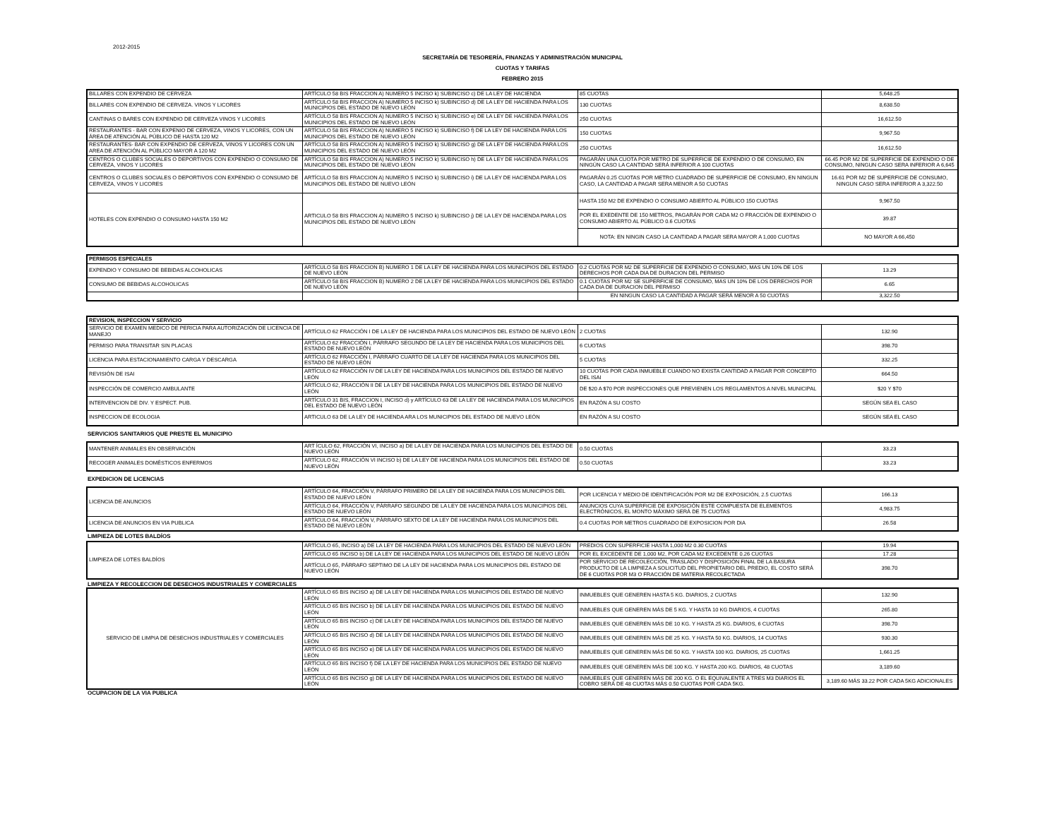2012-2015
SECRETARÍA DE TESORERÍA, FINANZAS Y ADMINISTRACIÓN MUNICIPAL
CUOTAS Y TARIFAS
FEBRERO 2015
| BILLARES CON EXPENDIO DE CERVEZA | ARTÍCULO 58 BIS FRACCION A) NUMERO 5 INCISO k) SUBINCISO c) DE LA LEY DE HACIENDA | 85 CUOTAS | 5,648.25 |
| BILLARES CON EXPENDIO DE CERVEZA. VINOS Y LICORES | ARTÍCULO 58 BIS FRACCION A) NUMERO 5 INCISO k) SUBINCISO d) DE LA LEY DE HACIENDA PARA LOS MUNICIPIOS DEL ESTADO DE NUEVO LEÓN | 130 CUOTAS | 8,638.50 |
| CANTINAS O BARES CON EXPENDIO DE CERVEZA VINOS Y LICORES | ARTÍCULO 58 BIS FRACCION A) NUMERO 5 INCISO k) SUBINCISO e) DE LA LEY DE HACIENDA PARA LOS MUNICIPIOS DEL ESTADO DE NUEVO LEÓN | 250 CUOTAS | 16,612.50 |
| RESTAURANTES - BAR CON EXPENIO DE CERVEZA, VINOS Y LICORES, CON UN ÁREA DE ATENCIÓN AL PÚBLICO DE HASTA 120 M2 | ARTÍCULO 58 BIS FRACCION A) NUMERO 5 INCISO k) SUBINCISO f) DE LA LEY DE HACIENDA PARA LOS MUNICIPIOS DEL ESTADO DE NUEVO LEÓN | 150 CUOTAS | 9,967.50 |
| RESTAURANTES- BAR CON EXPENDIO DE CERVEZA, VINOS Y LICORES CON UN AREA DE ATENCIÓN AL PÚBLICO MAYOR A 120 M2 | ARTÍCULO 58 BIS FRACCION A) NUMERO 5 INCISO k) SUBINCISO g) DE LA LEY DE HACIENDA PARA LOS MUNICIPIOS DEL ESTADO DE NUEVO LEÓN | 250 CUOTAS | 16,612.50 |
| CENTROS O CLUBES SOCIALES O DEPORTIVOS CON EXPENDIO O CONSUMO DE CERVEZA, VINOS Y LICORES | ARTÍCULO 58 BIS FRACCION A) NUMERO 5 INCISO k) SUBINCISO h) DE LA LEY DE HACIENDA PARA LOS MUNICIPIOS DEL ESTADO DE NUEVO LEÓN | PAGARÁN UNA CUOTA POR METRO DE SUPERFICIE DE EXPENDIO O DE CONSUMO, EN NINGÚN CASO LA CANTIDAD SERÁ INFERIOR A 100 CUOTAS | 66.45 POR M2 DE SUPERFICIE DE EXPENDIO O DE CONSUMO, NINGUN CASO SERA INFERIOR A 6,645 |
| CENTROS O CLUBES SOCIALES O DEPORTIVOS CON EXPENDIO O CONSUMO DE CERVEZA, VINOS Y LICORES | ARTÍCULO 58 BIS FRACCION A) NUMERO 5 INCISO k) SUBINCISO i) DE LA LEY DE HACIENDA PARA LOS MUNICIPIOS DEL ESTADO DE NUEVO LEÓN | PAGARÁN 0.25 CUOTAS POR METRO CUADRADO DE SUPERFICIE DE CONSUMO, EN NINGUN CASO, LA CANTIDAD A PAGAR SERA MENOR A 50 CUOTAS | 16.61 POR M2 DE SUPERFICIE DE CONSUMO, NINGUN CASO SERA INFERIOR A 3,322.50 |
| HOTELES CON EXPENDIO O CONSUMO HASTA 150 M2 | ARTICULO 58 BIS FRACCION A) NUMERO 5 INCISO k) SUBINCISO j) DE LA LEY DE HACIENDA PARA LOS MUNICIPIOS DEL ESTADO DE NUEVO LEÓN | HASTA 150 M2 DE EXPENDIO O CONSUMO ABIERTO AL PÚBLICO 150 CUOTAS | 9,967.50 |
| | | POR EL EXEDENTE DE 150 METROS, PAGARÁN POR CADA M2 O FRACCIÓN DE EXPENDIO O CONSUMO ABIERTO AL PÚBLICO 0.6 CUOTAS | 39.87 |
| | | NOTA: EN NINGIN CASO LA CANTIDAD A PAGAR SERA MAYOR A 1,000 CUOTAS | NO MAYOR A 66,450 |
| PERMISOS ESPECIALES | | | |
| --- | --- | --- | --- |
| EXPENDIO Y CONSUMO DE BEBIDAS ALCOHOLICAS | ARTÍCULO 58 BIS FRACCION B) NUMERO 1 DE LA LEY DE HACIENDA PARA LOS MUNICIPIOS DEL ESTADO DE NUEVO LEÓN | 0.2 CUOTAS POR M2 DE SUPERFICIE DE EXPENDIO O CONSUMO, MAS UN 10% DE LOS DERECHOS POR CADA DIA DE DURACION DEL PERMISO | 13.29 |
| CONSUMO DE BEBIDAS ALCOHOLICAS | ARTÍCULO 58 BIS FRACCION B) NUMERO 2 DE LA LEY DE HACIENDA PARA LOS MUNICIPIOS DEL ESTADO DE NUEVO LEÓN | 0.1 CUOTAS POR M2 SE SUPERFICIE DE CONSUMO, MAS UN 10% DE LOS DERECHOS POR CADA DIA DE DURACION DEL PERMISO | 6.65 |
| | | EN NINGUN CASO LA CANTIDAD A PAGAR SERÁ MENOR A 50 CUOTAS | 3,322.50 |
| REVISION, INSPECCION Y SERVICIO | | | |
| --- | --- | --- | --- |
| SERVICIO DE EXAMEN MEDICO DE PERICIA PARA AUTORIZACIÓN DE LICENCIA DE MANEJO | ARTÍCULO 62 FRACCIÓN I DE LA LEY DE HACIENDA PARA LOS MUNICIPIOS DEL ESTADO DE NUEVO LEÓN | 2 CUOTAS | 132.90 |
| PERMISO PARA TRANSITAR SIN PLACAS | ARTÍCULO 62 FRACCIÓN I, PÁRRAFO SEGUNDO DE LA LEY DE HACIENDA PARA LOS MUNICIPIOS DEL ESTADO DE NUEVO LEÓN | 6 CUOTAS | 398.70 |
| LICENCIA PARA ESTACIONAMIENTO CARGA Y DESCARGA | ARTÍCULO 62 FRACCIÓN I, PÁRRAFO CUARTO DE LA LEY DE HACIENDA PARA LOS MUNICIPIOS DEL ESTADO DE NUEVO LEÓN | 5 CUOTAS | 332.25 |
| REVISIÓN DE ISAI | ARTÍCULO 62 FRACCIÓN IV DE LA LEY DE HACIENDA PARA LOS MUNICIPIOS DEL ESTADO DE NUEVO LEÓN | 10 CUOTAS POR CADA INMUEBLE CUANDO NO EXISTA CANTIDAD A PAGAR POR CONCEPTO DEL ISAI | 664.50 |
| INSPECCIÓN DE COMERCIO AMBULANTE | ARTÍCULO 62, FRACCIÓN II DE LA LEY DE HACIENDA PARA LOS MUNICIPIOS DEL ESTADO DE NUEVO LEÓN | DE $20 A $70 POR INSPECCIONES QUE PREVIENEN LOS REGLAMENTOS A NIVEL MUNICIPAL | $20 Y $70 |
| INTERVENCION DE DIV. Y ESPECT. PUB. | ARTÍCULO 31 BIS, FRACCION I, INCISO d) y ARTÍCULO 63 DE LA LEY DE HACIENDA PARA LOS MUNICIPIOS DEL ESTADO DE NUEVO LEÓN | EN RAZÓN A SU COSTO | SEGÚN SEA EL CASO |
| INSPECCION DE ECOLOGIA | ARTICULO 63 DE LA LEY DE HACIENDA ARA LOS MUNICIPIOS DEL ESTADO DE NUEVO LEÓN | EN RAZÓN A SU COSTO | SEGÚN SEA EL CASO |
SERVICIOS SANITARIOS QUE PRESTE EL MUNICIPIO
| MANTENER ANIMALES EN OBSERVACIÓN | ART ÍCULO 62, FRACCIÓN VI, INCISO a) DE LA LEY DE HACIENDA PARA LOS MUNICIPIOS DEL ESTADO DE NUEVO LEÓN | 0.50 CUOTAS | 33.23 |
| RECOGER ANIMALES DOMÉSTICOS ENFERMOS | ARTÍCULO 62, FRACCIÓN VI INCISO b) DE LA LEY DE HACIENDA PARA LOS MUNICIPIOS DEL ESTADO DE NUEVO LEÓN | 0.50 CUOTAS | 33.23 |
EXPEDICION DE LICENCIAS
| LICENCIA DE ANUNCIOS | ARTÍCULO 64, FRACCIÓN V, PÁRRAFO PRIMERO DE LA LEY DE HACIENDA PARA LOS MUNICIPIOS DEL ESTADO DE NUEVO LEÓN | POR LICENCIA Y MEDIO DE IDENTIFICACIÓN POR M2 DE EXPOSICIÓN, 2.5 CUOTAS | 166.13 |
| | ARTÍCULO 64, FRACCIÓN V, PÁRRAFO SEGUNDO DE LA LEY DE HACIENDA PARA LOS MUNICIPIOS DEL ESTADO DE NUEVO LEÓN | ANUNCIOS CUYA SUPERFICIE DE EXPOSICIÓN ESTE COMPUESTA DE ELEMENTOS ELECTRÓNICOS, EL MONTO MÁXIMO SERÁ DE 75 CUOTAS | 4,983.75 |
| LICENCIA DE ANUNCIOS EN VIA PUBLICA | ARTÍCULO 64, FRACCIÓN V, PÁRRAFO SEXTO DE LA LEY DE HACIENDA PARA LOS MUNICIPIOS DEL ESTADO DE NUEVO LEÓN | 0.4 CUOTAS POR METROS CUADRADO DE EXPOSICION POR DIA | 26.58 |
LIMPIEZA DE LOTES BALDÍOS
| LIMPIEZA DE LOTES BALDÍOS | ARTÍCULO 65, INCISO a) DE LA LEY DE HACIENDA PARA LOS MUNICIPIOS DEL ESTADO DE NUEVO LEÓN | PREDIOS CON SUPERFICIE HASTA 1,000 M2 0.30 CUOTAS | 19.94 |
| | ARTÍCULO 65 INCISO b) DE LA LEY DE HACIENDA PARA LOS MUNICIPIOS DEL ESTADO DE NUEVO LEÓN | POR EL EXCEDENTE DE 1,000 M2, POR CADA M2 EXCEDENTE 0.26 CUOTAS | 17.28 |
| | ARTÍCULO 65, PÁRRAFO SEPTIMO DE LA LEY DE HACIENDA PARA LOS MUNICIPIOS DEL ESTADO DE NUEVO LEÓN | POR SERVICIO DE RECOLECCIÓN, TRASLADO Y DISPOSICIÓN FINAL DE LA BASURA PRODUCTO DE LA LIMPIEZA A SOLICITUD DEL PROPIETARIO DEL PREDIO, EL COSTO SERÁ DE 6 CUOTAS POR M3 O FRACCIÓN DE MATERIA RECOLECTADA | 398.70 |
LIMPIEZA Y RECOLECCION DE DESECHOS INDUSTRIALES Y COMERCIALES
| SERVICIO DE LIMPIA DE DESECHOS INDUSTRIALES Y COMERCIALES | ARTÍCULO 65 BIS INCISO a) DE LA LEY DE HACIENDA PARA LOS MUNICIPIOS DEL ESTADO DE NUEVO LEÓN | INMUEBLES QUE GENEREN HASTA 5 KG. DIARIOS, 2 CUOTAS | 132.90 |
| | ARTÍCULO 65 BIS INCISO b) DE LA LEY DE HACIENDA PARA LOS MUNICIPIOS DEL ESTADO DE NUEVO LEÓN | INMUEBLES QUE GENEREN MÁS DE 5 KG. Y HASTA 10 KG DIARIOS, 4 CUOTAS | 265.80 |
| | ARTÍCULO 65 BIS INCISO c) DE LA LEY DE HACIENDA PARA LOS MUNICIPIOS DEL ESTADO DE NUEVO LEÓN | INMUEBLES QUE GENEREN MÁS DE 10 KG. Y HASTA 25 KG. DIARIOS, 6 CUOTAS | 398.70 |
| | ARTÍCULO 65 BIS INCISO d) DE LA LEY DE HACIENDA PARA LOS MUNICIPIOS DEL ESTADO DE NUEVO LEÓN | INMUEBLES QUE GENEREN MÁS DE 25 KG. Y HASTA 50 KG. DIARIOS, 14 CUOTAS | 930.30 |
| | ARTÍCULO 65 BIS INCISO e) DE LA LEY DE HACIENDA PARA LOS MUNICIPIOS DEL ESTADO DE NUEVO LEÓN | INMUEBLES QUE GENEREN MÁS DE 50 KG. Y HASTA 100 KG. DIARIOS, 25 CUOTAS | 1,661.25 |
| | ARTÍCULO 65 BIS INCISO f) DE LA LEY DE HACIENDA PARA LOS MUNICIPIOS DEL ESTADO DE NUEVO LEÓN | INMUEBLES QUE GENEREN MÁS DE 100 KG. Y HASTA 200 KG. DIARIOS, 48 CUOTAS | 3,189.60 |
| | ARTÍCULO 65 BIS INCISO g) DE LA LEY DE HACIENDA PARA LOS MUNICIPIOS DEL ESTADO DE NUEVO LEÓN | INMUEBLES QUE GENEREN MÁS DE 200 KG. O EL EQUIVALENTE A TRES M3 DIARIOS EL COBRO SERÁ DE 48 CUOTAS MÁS 0.50 CUOTAS POR CADA 5KG. | 3,189.60 MÁS 33.22 POR CADA 5KG ADICIONALES |
OCUPACION DE LA VIA PUBLICA